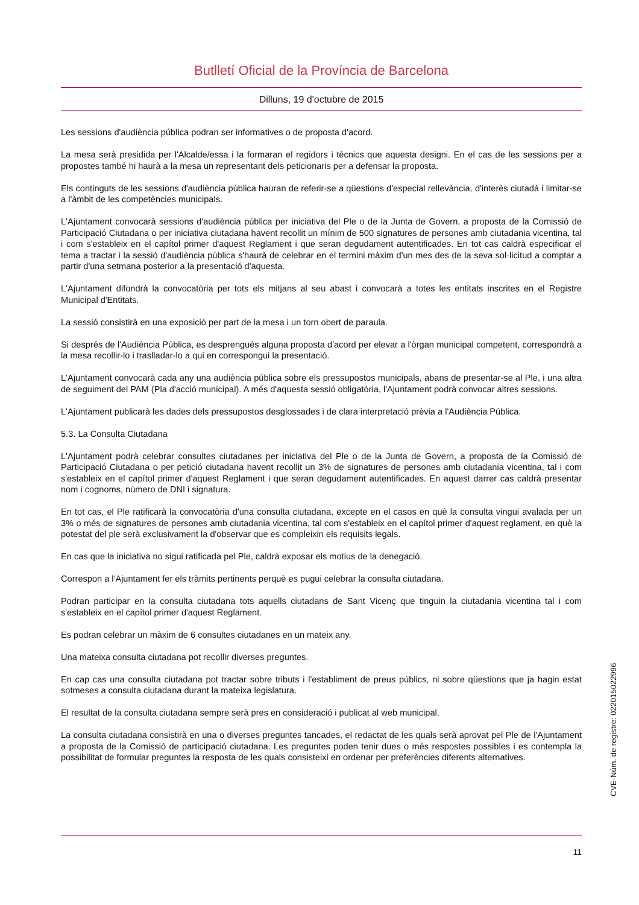Butlletí Oficial de la Província de Barcelona
Dilluns, 19 d'octubre de 2015
Les sessions d'audiència pública podran ser informatives o de proposta d'acord.
La mesa serà presidida per l'Alcalde/essa i la formaran el regidors i tècnics que aquesta designi. En el cas de les sessions per a propostes també hi haurà a la mesa un representant dels peticionaris per a defensar la proposta.
Els continguts de les sessions d'audiència pública hauran de referir-se a qüestions d'especial rellevància, d'interès ciutadà i limitar-se a l'àmbit de les competències municipals.
L'Ajuntament convocarà sessions d'audiència pública per iniciativa del Ple o de la Junta de Govern, a proposta de la Comissió de Participació Ciutadana o per iniciativa ciutadana havent recollit un mínim de 500 signatures de persones amb ciutadania vicentina, tal i com s'estableix en el capítol primer d'aquest Reglament i que seran degudament autentificades. En tot cas caldrà especificar el tema a tractar i la sessió d'audiència pública s'haurà de celebrar en el termini màxim d'un mes des de la seva sol·licitud a comptar a partir d'una setmana posterior a la presentació d'aquesta.
L'Ajuntament difondrà la convocatòria per tots els mitjans al seu abast i convocarà a totes les entitats inscrites en el Registre Municipal d'Entitats.
La sessió consistirà en una exposició per part de la mesa i un torn obert de paraula.
Si després de l'Audiència Pública, es desprengués alguna proposta d'acord per elevar a l'òrgan municipal competent, correspondrà a la mesa recollir-lo i traslladar-lo a qui en correspongui la presentació.
L'Ajuntament convocarà cada any una audiència pública sobre els pressupostos municipals, abans de presentar-se al Ple, i una altra de seguiment del PAM (Pla d'acció municipal). A més d'aquesta sessió obligatòria, l'Ajuntament podrà convocar altres sessions.
L'Ajuntament publicarà les dades dels pressupostos desglossades i de clara interpretació prèvia a l'Audiència Pública.
5.3. La Consulta Ciutadana
L'Ajuntament podrà celebrar consultes ciutadanes per iniciativa del Ple o de la Junta de Govern, a proposta de la Comissió de Participació Ciutadana o per petició ciutadana havent recollit un 3% de signatures de persones amb ciutadania vicentina, tal i com s'estableix en el capítol primer d'aquest Reglament i que seran degudament autentificades. En aquest darrer cas caldrà presentar nom i cognoms, número de DNI i signatura.
En tot cas, el Ple ratificarà la convocatòria d'una consulta ciutadana, excepte en el casos en què la consulta vingui avalada per un 3% o més de signatures de persones amb ciutadania vicentina, tal com s'estableix en el capítol primer d'aquest reglament, en què la potestat del ple serà exclusivament la d'observar que es compleixin els requisits legals.
En cas que la iniciativa no sigui ratificada pel Ple, caldrà exposar els motius de la denegació.
Correspon a l'Ajuntament fer els tràmits pertinents perquè es pugui celebrar la consulta ciutadana.
Podran participar en la consulta ciutadana tots aquells ciutadans de Sant Vicenç que tinguin la ciutadania vicentina tal i com s'estableix en el capítol primer d'aquest Reglament.
Es podran celebrar un màxim de 6 consultes ciutadanes en un mateix any.
Una mateixa consulta ciutadana pot recollir diverses preguntes.
En cap cas una consulta ciutadana pot tractar sobre tributs i l'establiment de preus públics, ni sobre qüestions que ja hagin estat sotmeses a consulta ciutadana durant la mateixa legislatura.
El resultat de la consulta ciutadana sempre serà pres en consideració i publicat al web municipal.
La consulta ciutadana consistirà en una o diverses preguntes tancades, el redactat de les quals serà aprovat pel Ple de l'Ajuntament a proposta de la Comissió de participació ciutadana. Les preguntes poden tenir dues o més respostes possibles i es contempla la possibilitat de formular preguntes la resposta de les quals consisteixi en ordenar per preferències diferents alternatives.
CVE-Núm. de registre: 022015022996
11